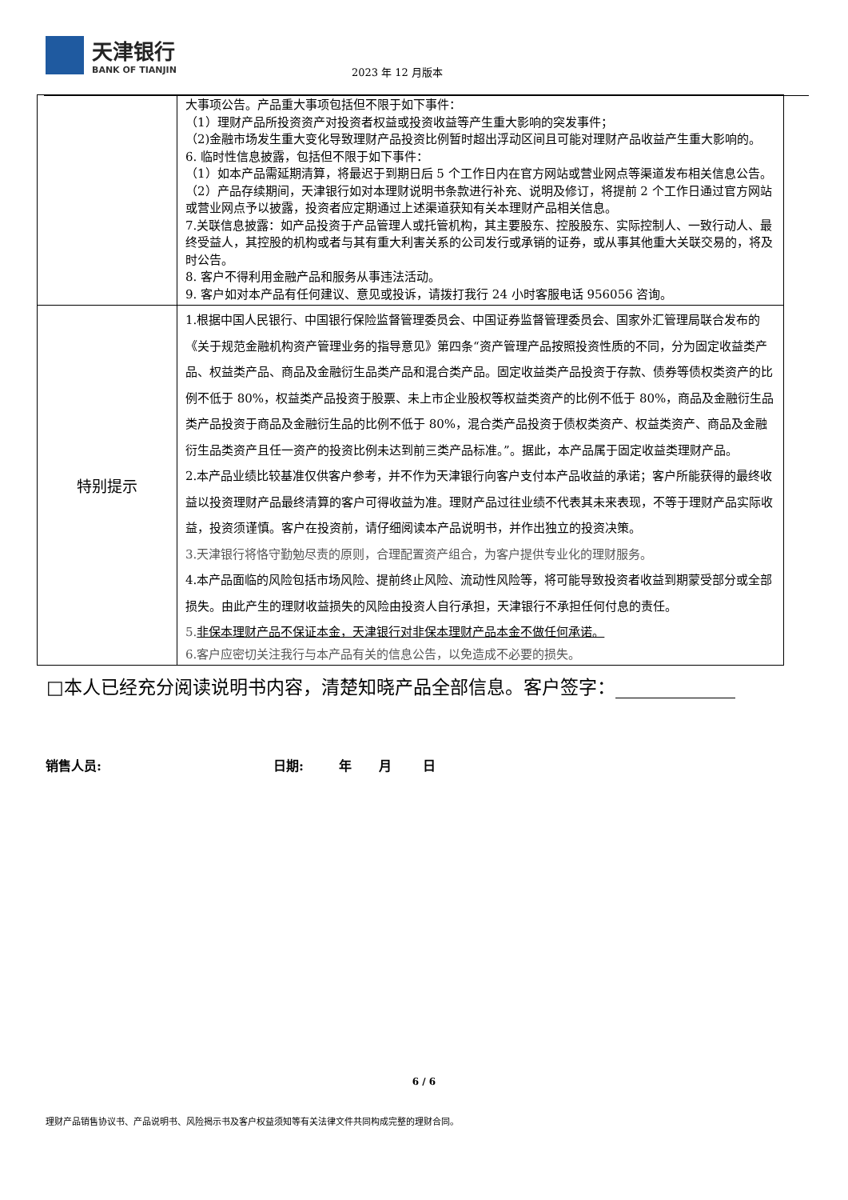天津银行
BANK OF TIANJIN
2023 年 12 月版本
| | 大事项公告。产品重大事项包括但不限于如下事件： （1）理财产品所投资资产对投资者权益或投资收益等产生重大影响的突发事件； （2)金融市场发生重大变化导致理财产品投资比例暂时超出浮动区间且可能对理财产品收益产生重大影响的。 6. 临时性信息披露，包括但不限于如下事件： （1）如本产品需延期清算，将最迟于到期日后 5 个工作日内在官方网站或营业网点等渠道发布相关信息公告。 （2）产品存续期间，天津银行如对本理财说明书条款进行补充、说明及修订，将提前 2 个工作日通过官方网站或营业网点予以披露，投资者应定期通过上述渠道获知有关本理财产品相关信息。 7.关联信息披露：如产品投资于产品管理人或托管机构，其主要股东、控股股东、实际控制人、一致行动人、最终受益人，其控股的机构或者与其有重大利害关系的公司发行或承销的证券，或从事其他重大关联交易的，将及时公告。 8. 客户不得利用金融产品和服务从事违法活动。 9. 客户如对本产品有任何建议、意见或投诉，请拨打我行 24 小时客服电话 956056 咨询。 |
| 特别提示 | 1.根据中国人民银行、中国银行保险监督管理委员会、中国证券监督管理委员会、国家外汇管理局联合发布的《关于规范金融机构资产管理业务的指导意见》第四条“资产管理产品按照投资性质的不同，分为固定收益类产品、权益类产品、商品及金融衍生品类产品和混合类产品。固定收益类产品投资于存款、债券等债权类资产的比例不低于 80%，权益类产品投资于股票、未上市企业股权等权益类资产的比例不低于 80%，商品及金融衍生品类产品投资于商品及金融衍生品的比例不低于 80%，混合类产品投资于债权类资产、权益类资产、商品及金融衍生品类资产且任一资产的投资比例未达到前三类产品标准。”。据此，本产品属于固定收益类理财产品。 2.本产品业绩比较基准仅供客户参考，并不作为天津银行向客户支付本产品收益的承诺；客户所能获得的最终收益以投资理财产品最终清算的客户可得收益为准。理财产品过往业绩不代表其未来表现，不等于理财产品实际收益，投资须谨慎。客户在投资前，请仔细阅读本产品说明书，并作出独立的投资决策。 3.天津银行将恪守勤勉尽责的原则，合理配置资产组合，为客户提供专业化的理财服务。 4.本产品面临的风险包括市场风险、提前终止风险、流动性风险等，将可能导致投资者收益到期蒙受部分或全部损失。由此产生的理财收益损失的风险由投资人自行承担，天津银行不承担任何付息的责任。 5. 非保本理财产品不保证本金，天津银行对非保本理财产品本金不做任何承诺。 6.客户应密切关注我行与本产品有关的信息公告，以免造成不必要的损失。 |
□本人已经充分阅读说明书内容，清楚知晓产品全部信息。客户签字：
销售人员: 日期: 年 月 日
6 / 6
理财产品销售协议书、产品说明书、风险揭示书及客户权益须知等有关法律文件共同构成完整的理财合同。